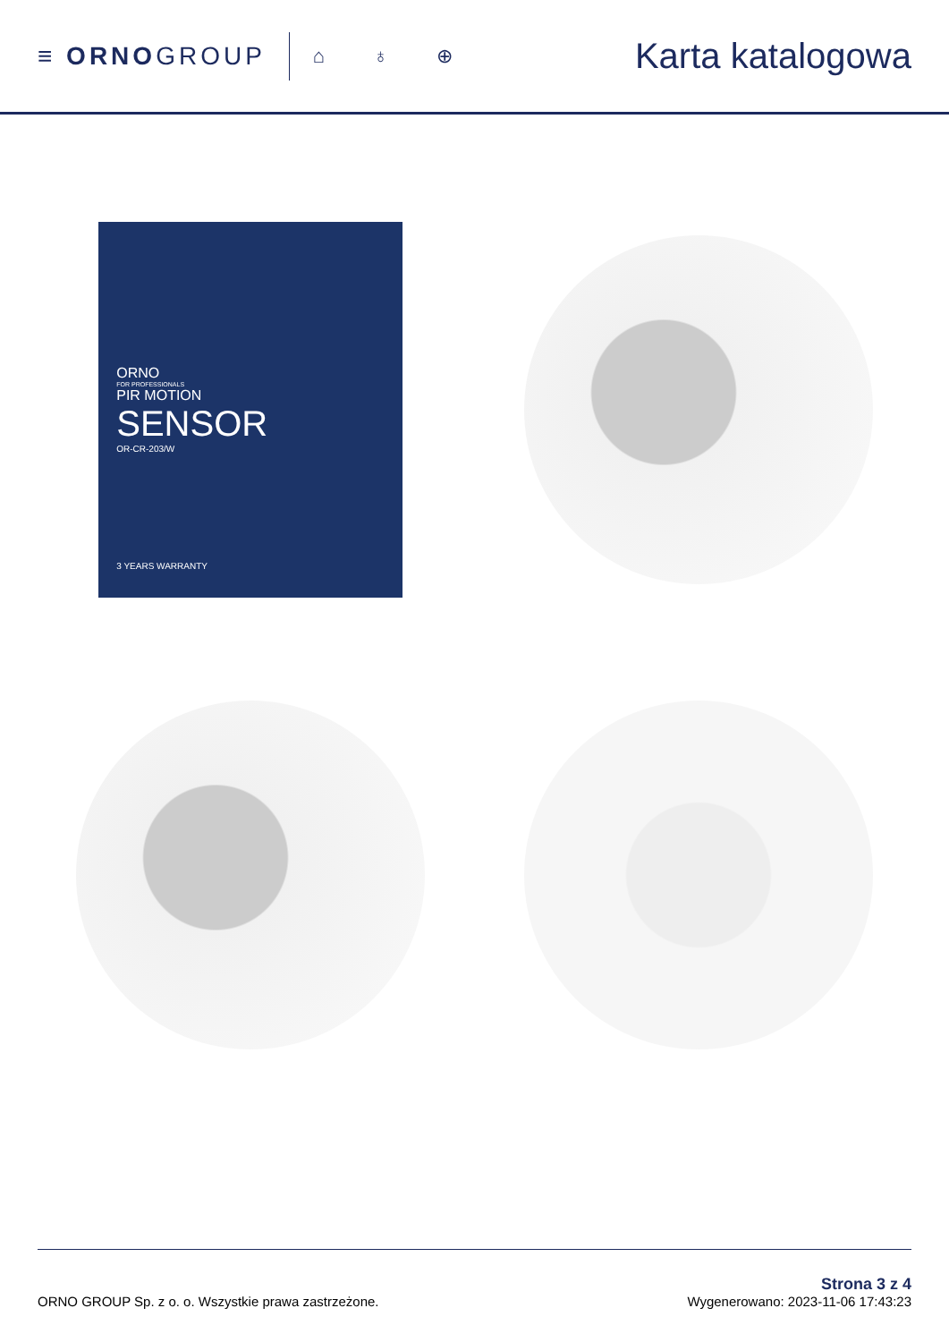≡ ORNOGROUP
⌂ ♁ ⊕
Karta katalogowa
ORNO
FOR PROFESSIONALS
PIR MOTION
SENSOR
OR-CR-203/W
3 YEARS WARRANTY
ORNO GROUP Sp. z o. o. Wszystkie prawa zastrzeżone.
Strona 3 z 4
Wygenerowano: 2023-11-06 17:43:23